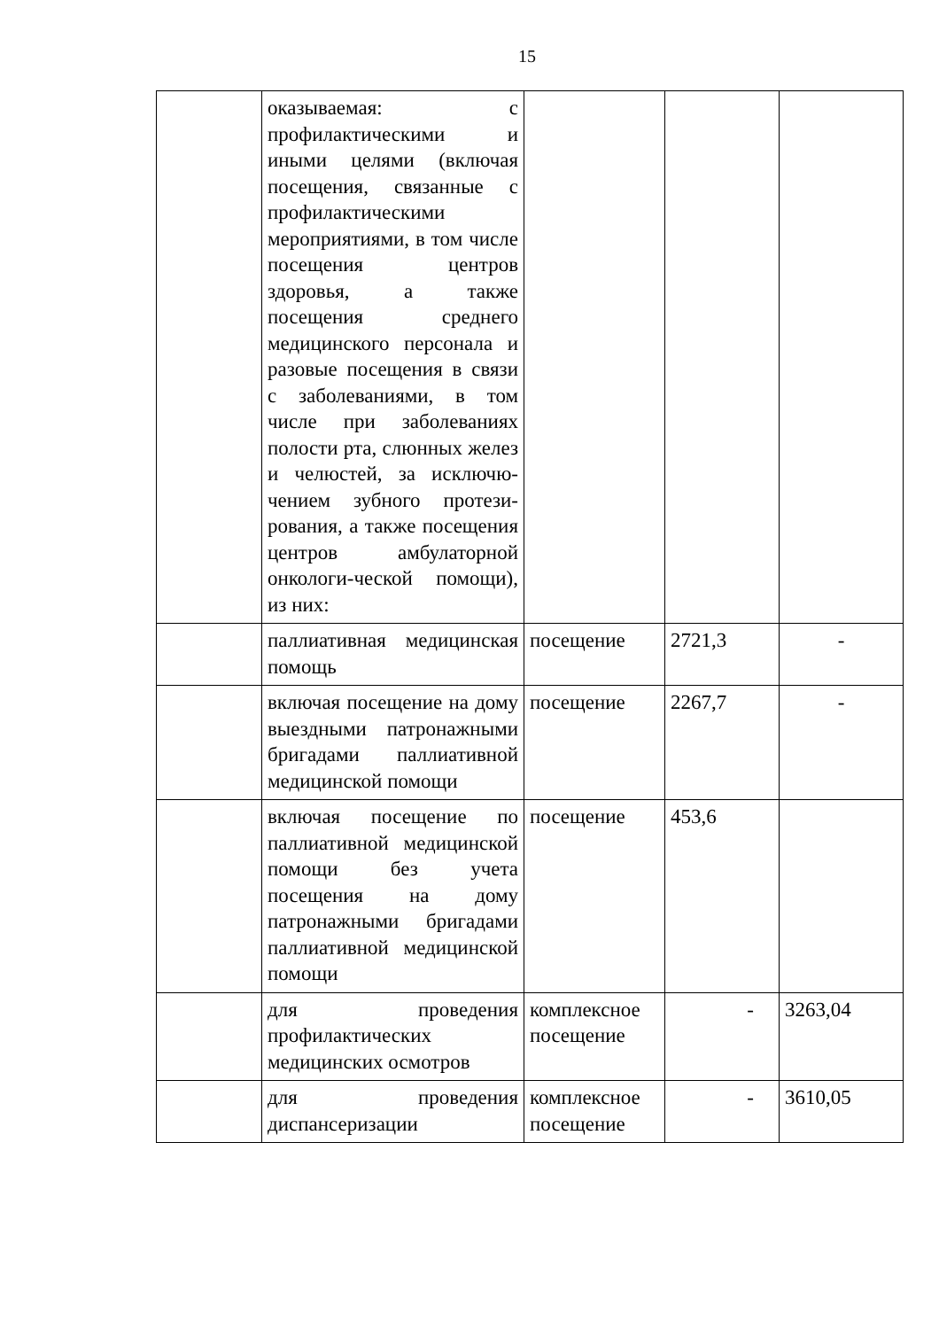15
| | оказываемая: с профилактическими и иными целями (включая посещения, связанные с профилактическими мероприятиями, в том числе посещения центров здоровья, а также посещения среднего медицинского персонала и разовые посещения в связи с заболеваниями, в том числе при заболеваниях полости рта, слюнных желез и челюстей, за исключю-чением зубного протези-рования, а также посещения центров амбулаторной онкологи-ческой помощи), из них: | | | |
| | паллиативная медицинская помощь | посещение | 2721,3 | - |
| | включая посещение на дому выездными патронажными бригадами паллиативной медицинской помощи | посещение | 2267,7 | - |
| | включая посещение по паллиативной медицинской помощи без учета посещения на дому патронажными бригадами паллиативной медицинской помощи | посещение | 453,6 | |
| | для проведения профилактических медицинских осмотров | комплексное посещение | - | 3263,04 |
| | для проведения диспансеризации | комплексное посещение | - | 3610,05 |